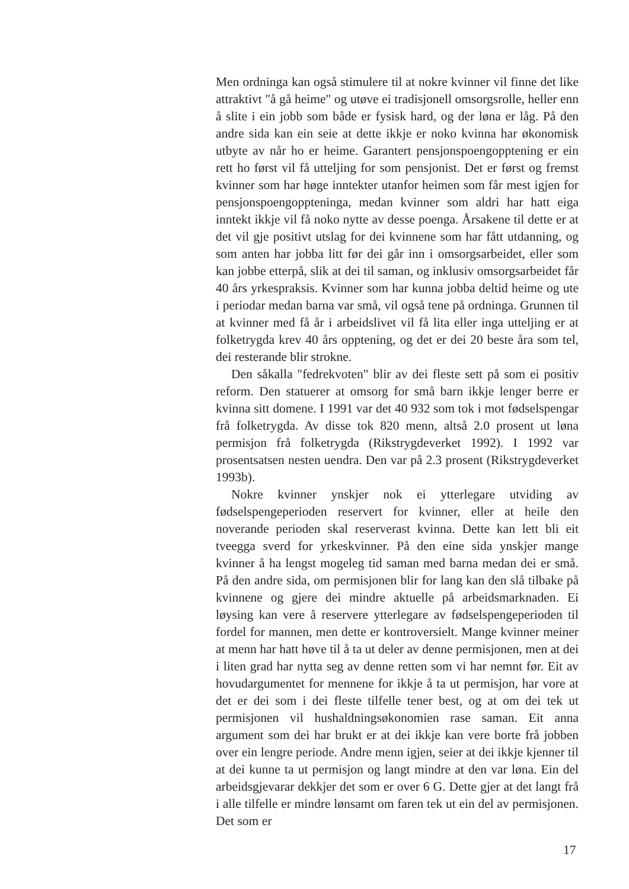Men ordninga kan også stimulere til at nokre kvinner vil finne det like attraktivt "å gå heime" og utøve ei tradisjonell omsorgsrolle, heller enn å slite i ein jobb som både er fysisk hard, og der løna er låg. På den andre sida kan ein seie at dette ikkje er noko kvinna har økonomisk utbyte av når ho er heime. Garantert pensjonspoengopptening er ein rett ho først vil få utteljing for som pensjonist. Det er først og fremst kvinner som har høge inntekter utanfor heimen som får mest igjen for pensjonspoengoppteninga, medan kvinner som aldri har hatt eiga inntekt ikkje vil få noko nytte av desse poenga. Årsakene til dette er at det vil gje positivt utslag for dei kvinnene som har fått utdanning, og som anten har jobba litt før dei går inn i omsorgsarbeidet, eller som kan jobbe etterpå, slik at dei til saman, og inklusiv omsorgsarbeidet får 40 års yrkespraksis. Kvinner som har kunna jobba deltid heime og ute i periodar medan barna var små, vil også tene på ordninga. Grunnen til at kvinner med få år i arbeidslivet vil få lita eller inga utteljing er at folketrygda krev 40 års opptening, og det er dei 20 beste åra som tel, dei resterande blir strokne.
Den såkalla "fedrekvoten" blir av dei fleste sett på som ei positiv reform. Den statuerer at omsorg for små barn ikkje lenger berre er kvinna sitt domene. I 1991 var det 40 932 som tok i mot fødselspengar frå folketrygda. Av disse tok 820 menn, altså 2.0 prosent ut løna permisjon frå folketrygda (Rikstrygdeverket 1992). I 1992 var prosentsatsen nesten uendra. Den var på 2.3 prosent (Rikstrygdeverket 1993b).
Nokre kvinner ynskjer nok ei ytterlegare utviding av fødselspengeperioden reservert for kvinner, eller at heile den noverande perioden skal reserverast kvinna. Dette kan lett bli eit tveegga sverd for yrkeskvinner. På den eine sida ynskjer mange kvinner å ha lengst mogeleg tid saman med barna medan dei er små. På den andre sida, om permisjonen blir for lang kan den slå tilbake på kvinnene og gjere dei mindre aktuelle på arbeidsmarknaden. Ei løysing kan vere å reservere ytterlegare av fødselspengeperioden til fordel for mannen, men dette er kontroversielt. Mange kvinner meiner at menn har hatt høve til å ta ut deler av denne permisjonen, men at dei i liten grad har nytta seg av denne retten som vi har nemnt før. Eit av hovudargumentet for mennene for ikkje å ta ut permisjon, har vore at det er dei som i dei fleste tilfelle tener best, og at om dei tek ut permisjonen vil hushaldningsøkonomien rase saman. Eit anna argument som dei har brukt er at dei ikkje kan vere borte frå jobben over ein lengre periode. Andre menn igjen, seier at dei ikkje kjenner til at dei kunne ta ut permisjon og langt mindre at den var løna. Ein del arbeidsgjevarar dekkjer det som er over 6 G. Dette gjer at det langt frå i alle tilfelle er mindre lønsamt om faren tek ut ein del av permisjonen. Det som er
17